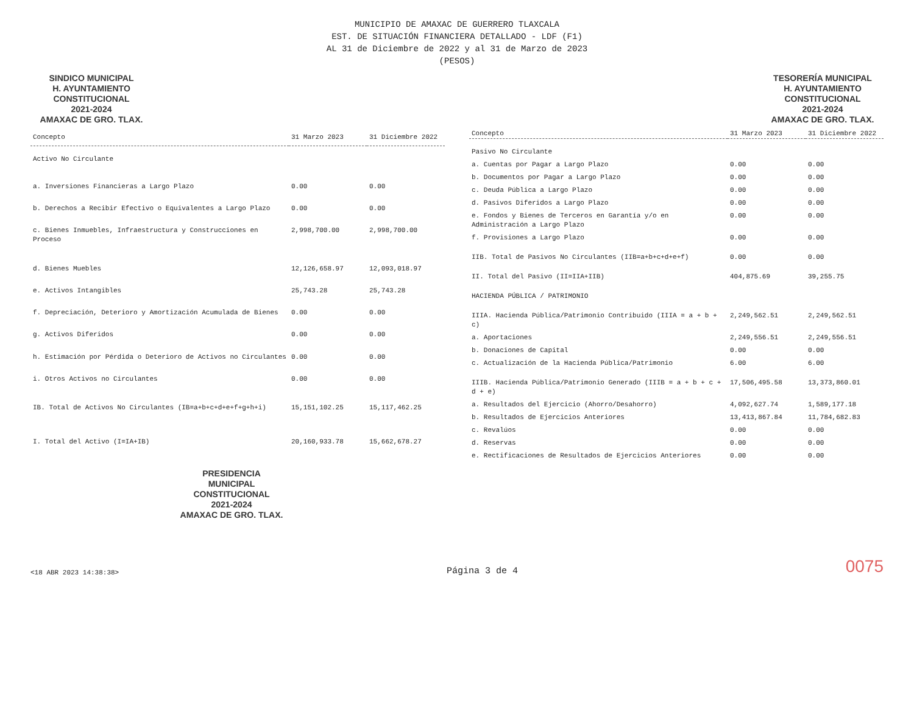MUNICIPIO DE AMAXAC DE GUERRERO TLAXCALA
EST. DE SITUACIÓN FINANCIERA DETALLADO - LDF (F1)
AL 31 de Diciembre de 2022 y al 31 de Marzo de 2023
(PESOS)
SINDICO MUNICIPAL
H. AYUNTAMIENTO
CONSTITUCIONAL
2021-2024
AMAXAC DE GRO. TLAX.
TESORERÍA MUNICIPAL
H. AYUNTAMIENTO
CONSTITUCIONAL
2021-2024
AMAXAC DE GRO. TLAX.
| Concepto | 31 Marzo 2023 | 31 Diciembre 2022 |
| --- | --- | --- |
| Activo No Circulante | | |
| a. Inversiones Financieras a Largo Plazo | 0.00 | 0.00 |
| b. Derechos a Recibir Efectivo o Equivalentes a Largo Plazo | 0.00 | 0.00 |
| c. Bienes Inmuebles, Infraestructura y Construcciones en Proceso | 2,998,700.00 | 2,998,700.00 |
| d. Bienes Muebles | 12,126,658.97 | 12,093,018.97 |
| e. Activos Intangibles | 25,743.28 | 25,743.28 |
| f. Depreciación, Deterioro y Amortización Acumulada de Bienes | 0.00 | 0.00 |
| g. Activos Diferidos | 0.00 | 0.00 |
| h. Estimación por Pérdida o Deterioro de Activos no Circulantes | 0.00 | 0.00 |
| i. Otros Activos no Circulantes | 0.00 | 0.00 |
| IB. Total de Activos No Circulantes (IB=a+b+c+d+e+f+g+h+i) | 15,151,102.25 | 15,117,462.25 |
| I. Total del Activo (I=IA+IB) | 20,160,933.78 | 15,662,678.27 |
| Concepto | 31 Marzo 2023 | 31 Diciembre 2022 |
| --- | --- | --- |
| Pasivo No Circulante | | |
| a. Cuentas por Pagar a Largo Plazo | 0.00 | 0.00 |
| b. Documentos por Pagar a Largo Plazo | 0.00 | 0.00 |
| c. Deuda Pública a Largo Plazo | 0.00 | 0.00 |
| d. Pasivos Diferidos a Largo Plazo | 0.00 | 0.00 |
| e. Fondos y Bienes de Terceros en Garantía y/o en Administración a Largo Plazo | 0.00 | 0.00 |
| f. Provisiones a Largo Plazo | 0.00 | 0.00 |
| IIB. Total de Pasivos No Circulantes (IIB=a+b+c+d+e+f) | 0.00 | 0.00 |
| II. Total del Pasivo (II=IIA+IIB) | 404,875.69 | 39,255.75 |
| HACIENDA PÚBLICA / PATRIMONIO | | |
| IIIA. Hacienda Pública/Patrimonio Contribuido (IIIA = a + b + c) | 2,249,562.51 | 2,249,562.51 |
| a. Aportaciones | 2,249,556.51 | 2,249,556.51 |
| b. Donaciones de Capital | 0.00 | 0.00 |
| c. Actualización de la Hacienda Pública/Patrimonio | 6.00 | 6.00 |
| IIIB. Hacienda Pública/Patrimonio Generado (IIIB = a + b + c + d + e) | 17,506,495.58 | 13,373,860.01 |
| a. Resultados del Ejercicio (Ahorro/Desahorro) | 4,092,627.74 | 1,589,177.18 |
| b. Resultados de Ejercicios Anteriores | 13,413,867.84 | 11,784,682.83 |
| c. Revalúos | 0.00 | 0.00 |
| d. Reservas | 0.00 | 0.00 |
| e. Rectificaciones de Resultados de Ejercicios Anteriores | 0.00 | 0.00 |
PRESIDENCIA
MUNICIPAL
CONSTITUCIONAL
2021-2024
AMAXAC DE GRO. TLAX.
<18 ABR 2023 14:38:38>
Página 3 de 4
0075